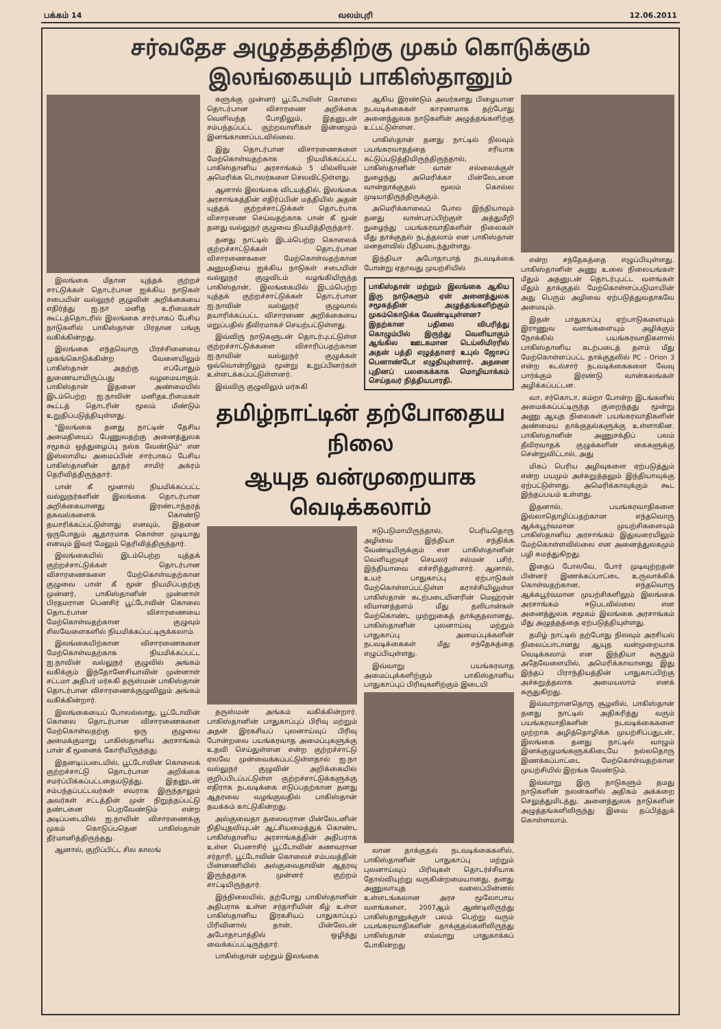பக்கம் 14 வலம்புரி 12.06.2011
சர்வதேச அழுத்தத்திற்கு முகம் கொடுக்கும்
இலங்கையும் பாகிஸ்தானும்
இலங்கை மீதான யுத்தக் குற்றச் சாட்டுக்கள் தொடர்பான ஐக்கிய நாடுகள் சபையின் வல்லுநர் குழுவின் அறிக்கையை எதிர்த்து ஐ.நா மனித உரிமைகள் கூட்டத்தொடரில் இலங்கை சார்பாகப் பேசிய நாடுகளில் பாகிஸ்தான் பிரதான பங்கு வகிக்கின்றது.
இலங்கை எந்தவொரு பிரச்சினையை முகங்கொடுக்கின்ற வேளையிலும் பாகிஸ்தான் அதற்கு எப்போதும் துணையாயிருப்பது வழமையாகும். பாகிஸ்தான் இதனை அண்மையில் இடம்பெற்ற ஐ.நாவின் மனிதஉரிமைகள் கூட்டத் தொடரின் மூலம் மீண்டும் உறுதிப்படுத்தியுள்ளது.
"இலங்கை தனது நாட்டின் தேசிய அமைதியைப் பேணுவதற்கு அனைத்துலக சமூகம் ஒத்துழைப்பு நல்க வேண்டும்" என இஸ்லாமிய அமைப்பின் சார்பாகப் பேசிய பாகிஸ்தானின் தூதர் சாமிர் அக்ரம் தெரிவித்திருந்தார்.
பான் கீ மூனால் நியமிக்கப்பட்ட வல்லுநர்களின் இலங்கை தொடர்பான அறிக்கையானது இரண்டாந்தரத் தகவல்களைக் கொண்டு தயாரிக்கப்பட்டுள்ளது எனவும், இதனை ஒருபோதும் ஆதாரமாக கொள்ள முடியாது எனவும் இவர் மேலும் தெரிவித்திருந்தார்.
இலங்கையில் இடம்பெற்ற யுத்தக் குற்றச்சாட்டுக்கள் தொடர்பான விசாரணைகளை மேற்கொள்வதற்கான குழுவை பான் கீ மூன் நியமிப்பதற்கு முன்னர், பாகிஸ்தானின் முன்னாள் பிரதமரான பெனசிர் பூட்டோவின் கொலை தொடர்பான விசாரணையை மேற்கொள்வதற்கான குழுவும் சிலவேளைகளில் நியமிக்கப்பட்டிருக்கலாம்.
இலங்கையிற்கான விசாரணைகளை மேற்கொள்வதற்காக நியமிக்கப்பட்ட ஐ.நாவின் வல்லுநர் குழுவில் அங்கம் வகிக்கும் இந்தோனேசியாவின் முன்னாள் சட்டமா அதிபர் மர்சுகி தருஸ்மன் பாகிஸ்தான் தொடர்பான விசாரணைக்குழுவிலும் அங்கம் வகிக்கின்றார்.
இலங்கையைப் போலல்லாது, பூட்டோவின் கொலை தொடர்பான விசாரணைகளை மேற்கொள்வதற்கு ஒரு குழுவை அமைக்குமாறு பாகிஸ்தானிய அரசாங்கம் பான் கீ மூனைக் கோரியிருந்தது.
இதனடிப்படையில், பூட்டோவின் கொலைக் குற்றச்சாட்டு தொடர்பான அறிக்கை சமர்ப்பிக்கப்பட்டதையடுத்து, இதனுடன் சம்பந்தப்பட்டவர்கள் எவராக இருந்தாலும் அவர்கள் சட்டத்தின் முன் நிறுத்தப்பட்டு தண்டனை பெறவேண்டும் என்ற அடிப்படையில் ஐ.நாவின் விசாரணைக்கு முகம் கொடுப்பதென பாகிஸ்தான் தீர்மானித்திருந்தது.
ஆனால், குறிப்பிட்ட சில காலங்
களுக்கு முன்னர் பூட்டோவின் கொலை தொடர்பான விசாரணை அறிக்கை வெளிவந்த போதிலும், இதனுடன் சம்பந்தப்பட்ட குற்றவாளிகள் இன்னமும் இனங்காணப்படவில்லை.
இது தொடர்பான விசாரணைகளை மேற்கொள்வதற்காக நியமிக்கப்பட்ட பாகிஸ்தானிய அரசாங்கம் 5 மில்லியன் அமெரிக்க டொலர்களை செலவிட்டுள்ளது.
ஆனால் இலங்கை விடயத்தில், இலங்கை அரசாங்கத்தின் எதிர்ப்பின் மத்தியில் அதன் யுத்தக் குற்றச்சாட்டுக்கள் தொடர்பாக விசாரணை செய்வதற்காக பான் கீ மூன் தனது வல்லுநர் குழுவை நியமித்திருந்தார்.
தனது நாட்டில் இடம்பெற்ற கொலைக் குற்றச்சாட்டுக்கள் தொடர்பான விசாரணைகளை மேற்கொள்வதற்கான அனுமதியை ஐக்கிய நாடுகள் சபையின் வல்லுநர் குழுவிடம் வழங்கியிருந்த பாகிஸ்தான், இலங்கையில் இடம்பெற்ற யுத்தக் குற்றச்சாட்டுக்கள் தொடர்பான ஐ.நாவின் வல்லுநர் குழுவால் தயாரிக்கப்பட்ட விசாரணை அறிக்கையை மறுப்பதில் தீவிரமாகச் செயற்பட்டுள்ளது.
இவ்விரு நாடுகளுடன் தொடர்புபட்டுள்ள குற்றச்சாட்டுக்களை விசாரிப்பதற்கான ஐ.நாவின் வல்லுநர் குழுக்கள் ஒவ்வொன்றிலும் மூன்று உறுப்பினர்கள் உள்ளடக்கப்பட்டுள்ளனர்.
இவ்விரு குழுவிலும் மர்சுகி
ஆகிய இரண்டும் அவர்களது பிழையான நடவடிக்கைகள் காரணமாக தற்போது அனைத்துலக நாடுகளின் அழுத்தங்களிற்கு உட்பட்டுள்ளன.
பாகிஸ்தான் தனது நாட்டில் நிலவும் பயங்கரவாதத்தை சரியாக கட்டுப்படுத்தியிருந்திருந்தால், பாகிஸ்தானின் வான் எல்லைக்குள் நுழைந்து அமெரிக்கா பின்லேடனை வான்தாக்குதல் மூலம் கொல்ல முடியாதிருந்திருக்கும்.
அமெரிக்காவைப் போல இந்தியாவும் தனது வான்பரப்பிற்குள் அத்துமீறி நுழைந்து பயங்கரவாதிகளின் நிலைகள் மீது தாக்குதல் நடத்தலாம் என பாகிஸ்தான் மனதளவில் பீதியடைந்துள்ளது.
இந்தியா அபோதாபாத் நடவடிக்கை போன்று ஏதாவது முயற்சியில்
பாகிஸ்தான் மற்றும் இலங்கை ஆகிய இரு நாடுகளும் ஏன் அனைத்துலக சமூகத்தின் அழுத்தங்களிற்கும் முகம்கொடுக்க வேண்டியுள்ளன?
இதற்கான பதிலை விபரித்து கொழும்பில் இருந்து வெளியாகும் ஆங்கில ஊடகமான டெய்லிமிரரில் அதன் பத்தி எழுத்தாளர் உபுல் ஜோசப் பெனாண்டோ எழுதியுள்ளார். அதனை புதினப் பலகைக்காக மொழியாக்கம் செய்தவர் நித்தியபாரதி.
தமிழ்நாட்டின் தற்போதைய நிலை
ஆயுத வன்முறையாக வெடிக்கலாம்
தருஸ்மன் அங்கம் வகிக்கின்றார். பாகிஸ்தானின் பாதுகாப்புப் பிரிவு மற்றும் அதன் இரகசியப் புலனாய்வுப் பிரிவு போன்றவை பயங்கரவாத அமைப்புகளுக்கு உதவி செய்துள்ளன என்ற குற்றச்சாட்டு ஏலவே முன்வைக்கப்பட்டுள்ளதால் ஐ.நா வல்லுநர் குழுவின் அறிக்கையில் குறிப்பிடப்பட்டுள்ள குற்றச்சாட்டுக்களுக்கு எதிராக நடவடிக்கை எடுப்பதற்கான தனது ஆதரவை வழங்குவதில் பாகிஸ்தான் தயக்கம் காட்டுகின்றது.
அல்குவைதா தலைவரான பின்லேடனின் நிதியுதவியுடன் ஆட்சியமைத்துக் கொண்ட பாகிஸ்தானிய அரசாங்கத்தின் அதிபராக உள்ள பெனாசிர் பூட்டோவின் கணவரான சர்தாரி, பூட்டோவின் கொலைச் சம்பவத்தின் பின்னணியில் அல்குவைதாவின் ஆதரவு இருந்ததாக முன்னர் குற்றம் சாட்டியிருந்தார்.
இந்நிலையில், தற்போது பாகிஸ்தானின் அதிபராக உள்ள சர்தாரியின் கீழ் உள்ள பாகிஸ்தானிய இரகசியப் பாதுகாப்புப் பிரிவினால் தான், பின்லேடன் அபோதாபாத்தில் ஒழித்து வைக்கப்பட்டிருந்தார்.
பாகிஸ்தான் மற்றும் இலங்கை
ஈடுபடுமாயிருந்தால், பெரியதொரு அழிவை இந்தியா சந்திக்க வேண்டியிருக்கும் என பாகிஸ்தானின் வெளியுறவுச் செயலர் சல்மன் பசிர், இந்தியாவை எச்சரித்துள்ளார். ஆனால், உயர் பாதுகாப்பு ஏற்பாடுகள் மேற்கொள்ளப்பட்டுள்ள கராச்சியிலுள்ள பாகிஸ்தான் கடற்படையினரின் மெஹ்ரன் விமானத்தளம் மீது தலிபான்கள் மேற்கொண்ட முற்றுகைத் தாக்குதலானது, பாகிஸ்தானின் புலனாய்வு மற்றும் பாதுகாப்பு அமைப்புக்களின் நடவடிக்கைகள் மீது சந்தேகத்தை எழுப்பியுள்ளது.
இவ்வாறு பயங்கரவாத அமைப்புக்களிற்கும் பாகிஸ்தானிய பாதுகாப்புப் பிரிவுகளிற்கும் இடையி
லான தாக்குதல் நடவடிக்கைகளில், பாகிஸ்தானின் பாதுகாப்பு மற்றும் புலனாய்வுப் பிரிவுகள் தொடர்ச்சியாக தோல்வியுற்று வருகின்றமையானது, தனது அணுவாயுத வலைப்பின்னல் உள்ளடங்கலான அரச மூலோபாய வளங்களை, 2007ஆம் ஆண்டிலிருந்து பாகிஸ்தானுக்குள் பலம் பெற்று வரும் பயங்கரவாதிகளின் தாக்குதல்களிலிருந்து பாகிஸ்தான் எவ்வாறு பாதுகாக்கப் போகின்றது
என்ற சந்தேகத்தை எழுப்பியுள்ளது. பாகிஸ்தானின் அணு உலை நிலையங்கள் மீதும் அதனுடன் தொடர்புபட்ட வளங்கள் மீதும் தாக்குதல் மேற்கொள்ளப்படுமாயின் அது பெரும் அழிவை ஏற்படுத்துவதாகவே அமையும்.
இதன் பாதுகாப்பு ஏற்பாடுகளையும் இராணுவ வளங்களையும் அழிக்கும் நோக்கில் பயங்கரவாதிகளால் பாகிஸ்தானிய கடற்படைத் தளம் மீது மேற்கொள்ளப்பட்ட தாக்குதலில் PC - Orion 3 என்ற கடல்சார் நடவடிக்கைகளை வேவு பார்க்கும் இரண்டு வான்கலங்கள் அழிக்கப்பட்டன.
வா, சர்கொடா, கம்றா போன்ற இடங்களில் அமைக்கப்பட்டிருந்த குறைந்தது மூன்று அணு ஆயுத நிலைகள் பயங்கரவாதிகளின் அண்மைய தாக்குதல்களுக்கு உள்ளாகின. பாகிஸ்தானின் அணுசக்திப் பலம் தீவிரவாதக் குழுக்களின் கைகளுக்கு சென்றுவிட்டால், அது
மிகப் பெரிய அழிவுகளை ஏற்படுத்தும் என்ற பயமும் அச்சுறுத்தலும் இந்தியாவுக்கு ஏற்பட்டுள்ளது. அமெரிக்காவுக்கும் கூட இந்தப்பயம் உள்ளது.
இதனால், பயங்கரவாதிகளை இல்லாதொழிப்பதற்கான எந்தவொரு ஆக்கபூர்வமான முயற்சிகளையும் பாகிஸ்தானிய அரசாங்கம் இதுவரையிலும் மேற்கொள்ளவில்லை என அனைத்துலகமும் பழி சுமத்துகிறது.
இதைப் போலவே, போர் முடிவுற்றதன் பின்னர் இணக்கப்பாட்டை உருவாக்கிக் கொள்வதற்கான, எந்தவொரு ஆக்கபூர்வமான முயற்சிகளிலும் இலங்கை அரசாங்கம் ஈடுபடவில்லை என அனைத்துலக சமூகம் இலங்கை அரசாங்கம் மீது அழுத்தத்தை ஏற்படுத்தியுள்ளது.
தமிழ் நாட்டில் தற்போது நிலவும் அரசியல் நிலைப்பாடானது ஆயுத வன்முறையாக வெடிக்கலாம் என இந்தியா கருதும் அதேவேளையில், அமெரிக்காவானது இது இந்தப் பிராந்தியத்தின் பாதுகாப்பிற்கு அச்சுறுத்தலாக அமையலாம் எனக் கருதுகிறது.
இவ்வாறானதொரு சூழலில், பாகிஸ்தான் தனது நாட்டில் அதிகரித்து வரும் பயங்கரவாதிகளின் நடவடிக்கைகளை முற்றாக அழித்தொழிக்க முயற்சிப்பதுடன், இலங்கை தனது நாட்டில் வாழும் இனக்குழுமங்களுக்கிடையே நல்லதொரு இணக்கப்பாட்டை மேற்கொள்வதற்கான முயற்சியில் இறங்க வேண்டும்.
இவ்வாறு இரு நாடுகளும் தமது நாடுகளின் நலன்களில் அதிகம் அக்கறை செலுத்துமிடத்து, அனைத்துலக நாடுகளின் அழுத்தங்களிலிருந்து இவை தப்பித்துக் கொள்ளலாம்.